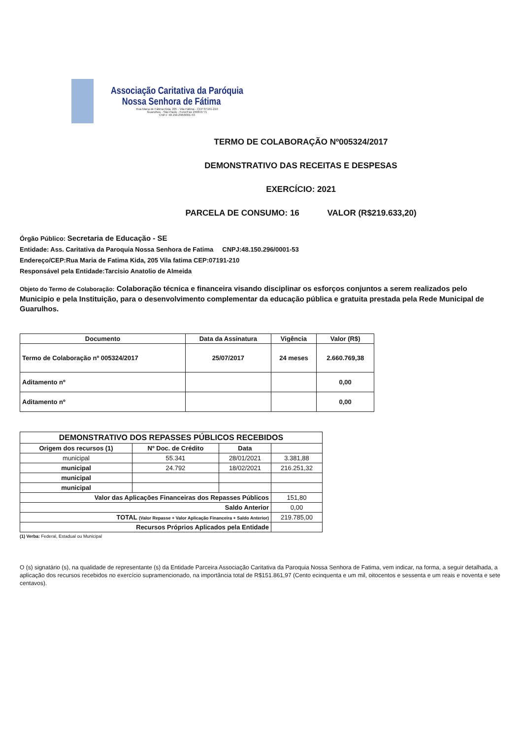Associação Caritativa da Paróquia
Nossa Senhora de Fátima
Rua Maria de Fátima Kida, 205 - Vila Fátima - CEP 07191-210
Guarulhos - São Paulo - Fone/Fax 2408-6771
CNPJ: 48.150.296/0001-53
TERMO DE COLABORAÇÃO Nº005324/2017
DEMONSTRATIVO DAS RECEITAS E DESPESAS
EXERCÍCIO: 2021
PARCELA DE CONSUMO: 16 VALOR (R$219.633,20)
Órgão Público: Secretaria de Educação - SE
Entidade: Ass. Caritativa da Paroquia Nossa Senhora de Fatima CNPJ:48.150.296/0001-53
Endereço/CEP:Rua Maria de Fatima Kida, 205 Vila fatima CEP:07191-210
Responsável pela Entidade:Tarcisio Anatolio de Almeida
Objeto do Termo de Colaboração: Colaboração técnica e financeira visando disciplinar os esforços conjuntos a serem realizados pelo Municipio e pela Instituição, para o desenvolvimento complementar da educação pública e gratuita prestada pela Rede Municipal de Guarulhos.
| Documento | Data da Assinatura | Vigência | Valor (R$) |
| --- | --- | --- | --- |
| Termo de Colaboração nº 005324/2017 | 25/07/2017 | 24 meses | 2.660.769,38 |
| Aditamento nº | | | 0,00 |
| Aditamento nº | | | 0,00 |
| DEMONSTRATIVO DOS REPASSES PÚBLICOS RECEBIDOS | | | |
| --- | --- | --- | --- |
| Origem dos recursos (1) | Nº Doc. de Crédito | Data | |
| municipal | 55.341 | 28/01/2021 | 3.381,88 |
| municipal | 24.792 | 18/02/2021 | 216.251,32 |
| municipal | | | |
| municipal | | | |
| Valor das Aplicações Financeiras dos Repasses Públicos | | | 151,80 |
| Saldo Anterior | | | 0,00 |
| TOTAL (Valor Repasse + Valor Aplicação Financeira + Saldo Anterior) | | | 219.785,00 |
| Recursos Próprios Aplicados pela Entidade | | | |
(1) Verba: Federal, Estadual ou Municipal
O (s) signatário (s), na qualidade de representante (s) da Entidade Parceira Associação Caritativa da Paroquia Nossa Senhora de Fatima, vem indicar, na forma, a seguir detalhada, a aplicação dos recursos recebidos no exercício supramencionado, na importância total de R$151.861,97 (Cento ecinquenta e um mil, oitocentos e sessenta e um reais e noventa e sete centavos).